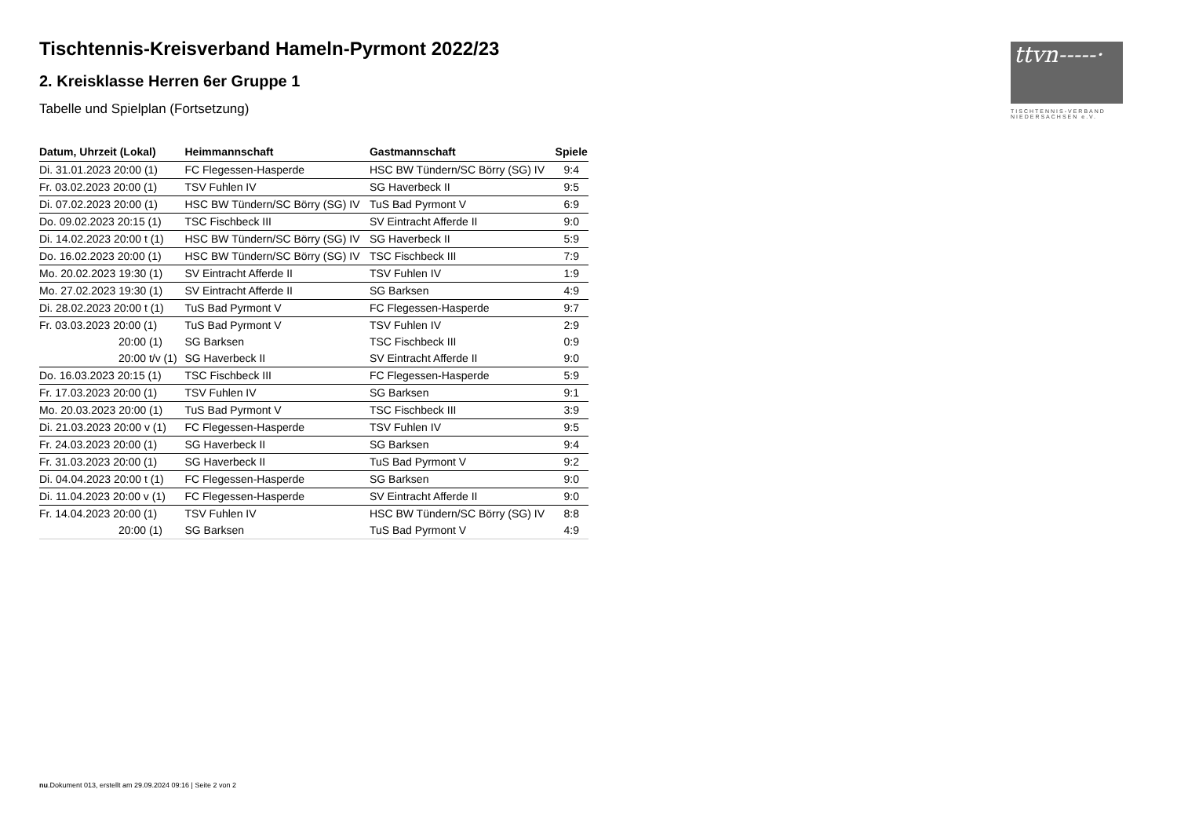ttvn-----·
TISCHTENNIS-VERBAND
NIEDERSACHSEN e.V.
Tischtennis-Kreisverband Hameln-Pyrmont 2022/23
2. Kreisklasse Herren 6er Gruppe 1
Tabelle und Spielplan (Fortsetzung)
| Datum, Uhrzeit (Lokal) | Heimmannschaft | Gastmannschaft | Spiele |
| --- | --- | --- | --- |
| Di. 31.01.2023 20:00 (1) | FC Flegessen-Hasperde | HSC BW Tündern/SC Börry (SG) IV | 9:4 |
| Fr. 03.02.2023 20:00 (1) | TSV Fuhlen IV | SG Haverbeck II | 9:5 |
| Di. 07.02.2023 20:00 (1) | HSC BW Tündern/SC Börry (SG) IV | TuS Bad Pyrmont V | 6:9 |
| Do. 09.02.2023 20:15 (1) | TSC Fischbeck III | SV Eintracht Afferde II | 9:0 |
| Di. 14.02.2023 20:00 t (1) | HSC BW Tündern/SC Börry (SG) IV | SG Haverbeck II | 5:9 |
| Do. 16.02.2023 20:00 (1) | HSC BW Tündern/SC Börry (SG) IV | TSC Fischbeck III | 7:9 |
| Mo. 20.02.2023 19:30 (1) | SV Eintracht Afferde II | TSV Fuhlen IV | 1:9 |
| Mo. 27.02.2023 19:30 (1) | SV Eintracht Afferde II | SG Barksen | 4:9 |
| Di. 28.02.2023 20:00 t (1) | TuS Bad Pyrmont V | FC Flegessen-Hasperde | 9:7 |
| Fr. 03.03.2023 20:00 (1) | TuS Bad Pyrmont V | TSV Fuhlen IV | 2:9 |
| 20:00 (1) | SG Barksen | TSC Fischbeck III | 0:9 |
| 20:00 t/v (1) | SG Haverbeck II | SV Eintracht Afferde II | 9:0 |
| Do. 16.03.2023 20:15 (1) | TSC Fischbeck III | FC Flegessen-Hasperde | 5:9 |
| Fr. 17.03.2023 20:00 (1) | TSV Fuhlen IV | SG Barksen | 9:1 |
| Mo. 20.03.2023 20:00 (1) | TuS Bad Pyrmont V | TSC Fischbeck III | 3:9 |
| Di. 21.03.2023 20:00 v (1) | FC Flegessen-Hasperde | TSV Fuhlen IV | 9:5 |
| Fr. 24.03.2023 20:00 (1) | SG Haverbeck II | SG Barksen | 9:4 |
| Fr. 31.03.2023 20:00 (1) | SG Haverbeck II | TuS Bad Pyrmont V | 9:2 |
| Di. 04.04.2023 20:00 t (1) | FC Flegessen-Hasperde | SG Barksen | 9:0 |
| Di. 11.04.2023 20:00 v (1) | FC Flegessen-Hasperde | SV Eintracht Afferde II | 9:0 |
| Fr. 14.04.2023 20:00 (1) | TSV Fuhlen IV | HSC BW Tündern/SC Börry (SG) IV | 8:8 |
| 20:00 (1) | SG Barksen | TuS Bad Pyrmont V | 4:9 |
nu.Dokument 013, erstellt am 29.09.2024 09:16 | Seite 2 von 2